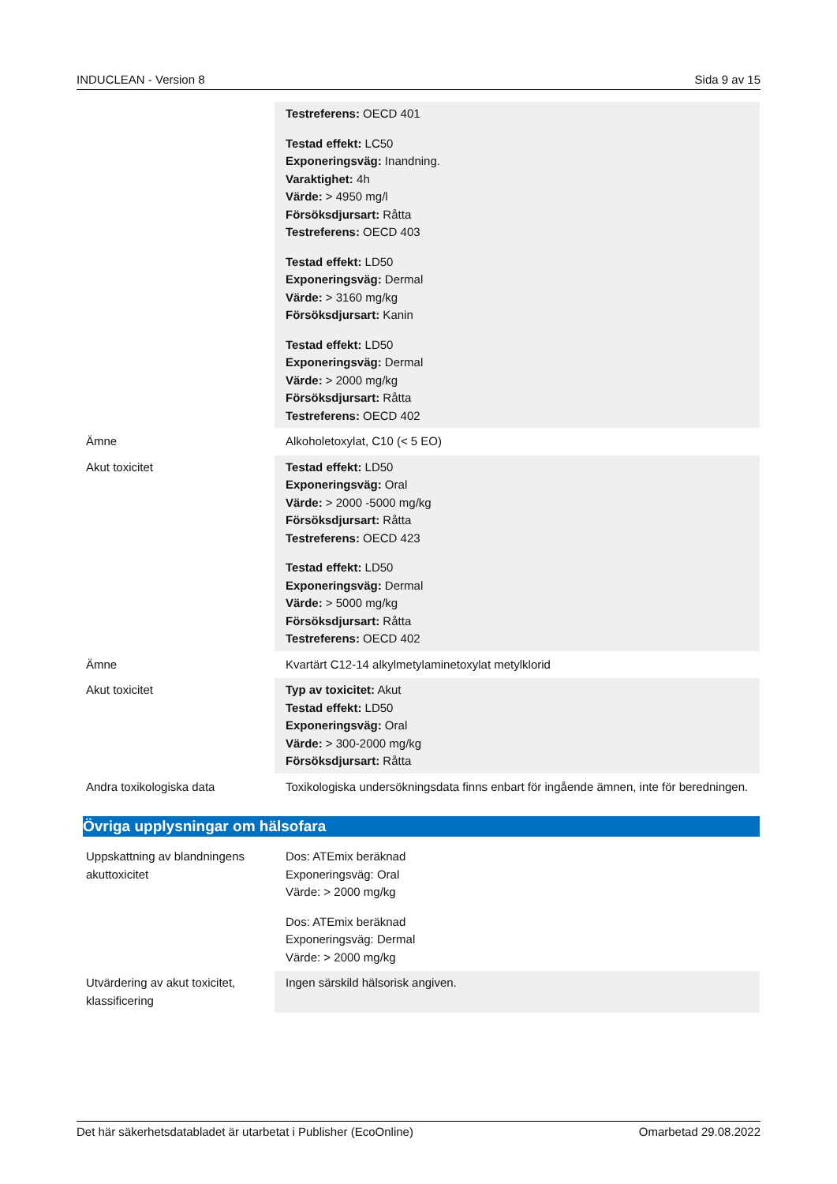INDUCLEAN - Version 8 Sida 9 av 15
| | Testreferens: OECD 401 Testad effekt: LC50 Exponeringsväg: Inandning. Varaktighet: 4h Värde: > 4950 mg/l Försöksdjursart: Råtta Testreferens: OECD 403 Testad effekt: LD50 Exponeringsväg: Dermal Värde: > 3160 mg/kg Försöksdjursart: Kanin Testad effekt: LD50 Exponeringsväg: Dermal Värde: > 2000 mg/kg Försöksdjursart: Råtta Testreferens: OECD 402 |
| Ämne | Alkoholetoxylat, C10 (< 5 EO) |
| Akut toxicitet | Testad effekt: LD50 Exponeringsväg: Oral Värde: > 2000 -5000 mg/kg Försöksdjursart: Råtta Testreferens: OECD 423 Testad effekt: LD50 Exponeringsväg: Dermal Värde: > 5000 mg/kg Försöksdjursart: Råtta Testreferens: OECD 402 |
| Ämne | Kvartärt C12-14 alkylmetylaminetoxylat metylklorid |
| Akut toxicitet | Typ av toxicitet: Akut Testad effekt: LD50 Exponeringsväg: Oral Värde: > 300-2000 mg/kg Försöksdjursart: Råtta |
| Andra toxikologiska data | Toxikologiska undersökningsdata finns enbart för ingående ämnen, inte för beredningen. |
Övriga upplysningar om hälsofara
| Uppskattning av blandningens akuttoxicitet | Dos: ATEmix beräknad Exponeringsväg: Oral Värde: > 2000 mg/kg Dos: ATEmix beräknad Exponeringsväg: Dermal Värde: > 2000 mg/kg |
| Utvärdering av akut toxicitet, klassificering | Ingen särskild hälsorisk angiven. |
Det här säkerhetsdatabladet är utarbetat i Publisher (EcoOnline) Omarbetad 29.08.2022